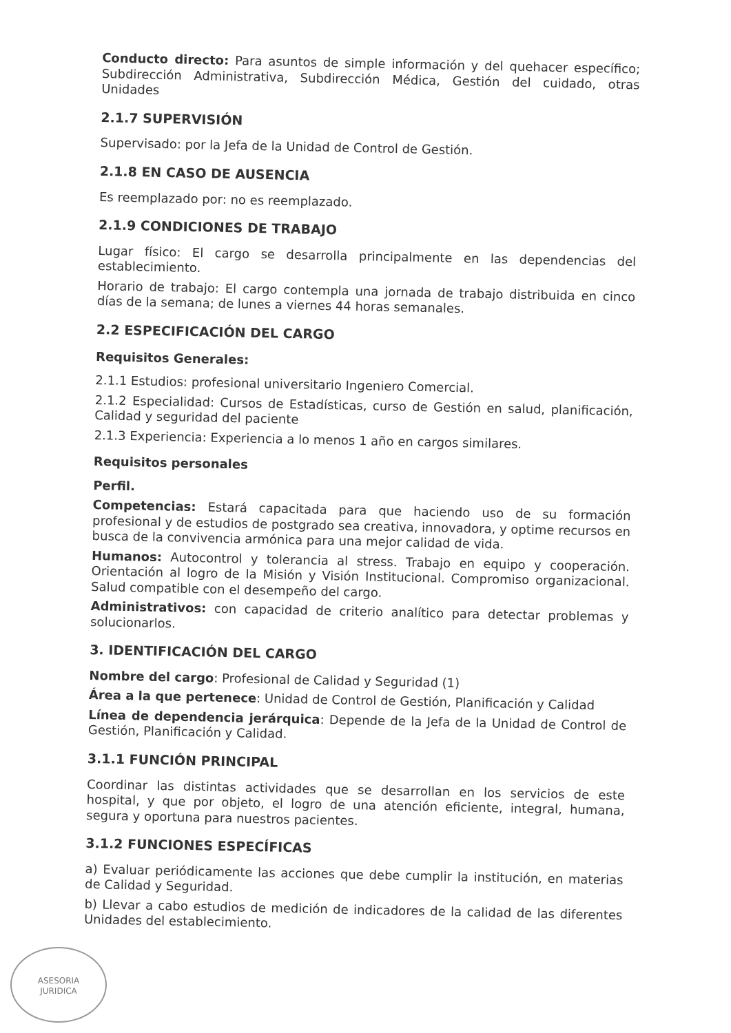ASESORIA
JURIDICA
Conducto directo: Para asuntos de simple información y del quehacer específico; Subdirección Administrativa, Subdirección Médica, Gestión del cuidado, otras Unidades
2.1.7 SUPERVISIÓN
Supervisado: por la Jefa de la Unidad de Control de Gestión.
2.1.8 EN CASO DE AUSENCIA
Es reemplazado por: no es reemplazado.
2.1.9 CONDICIONES DE TRABAJO
Lugar físico: El cargo se desarrolla principalmente en las dependencias del establecimiento.
Horario de trabajo: El cargo contempla una jornada de trabajo distribuida en cinco días de la semana; de lunes a viernes 44 horas semanales.
2.2 ESPECIFICACIÓN DEL CARGO
Requisitos Generales:
2.1.1 Estudios: profesional universitario Ingeniero Comercial.
2.1.2 Especialidad: Cursos de Estadísticas, curso de Gestión en salud, planificación, Calidad y seguridad del paciente
2.1.3 Experiencia: Experiencia a lo menos 1 año en cargos similares.
Requisitos personales
Perfil.
Competencias: Estará capacitada para que haciendo uso de su formación profesional y de estudios de postgrado sea creativa, innovadora, y optime recursos en busca de la convivencia armónica para una mejor calidad de vida.
Humanos: Autocontrol y tolerancia al stress. Trabajo en equipo y cooperación. Orientación al logro de la Misión y Visión Institucional. Compromiso organizacional. Salud compatible con el desempeño del cargo.
Administrativos: con capacidad de criterio analítico para detectar problemas y solucionarlos.
3. IDENTIFICACIÓN DEL CARGO
Nombre del cargo: Profesional de Calidad y Seguridad (1)
Área a la que pertenece: Unidad de Control de Gestión, Planificación y Calidad
Línea de dependencia jerárquica: Depende de la Jefa de la Unidad de Control de Gestión, Planificación y Calidad.
3.1.1 FUNCIÓN PRINCIPAL
Coordinar las distintas actividades que se desarrollan en los servicios de este hospital, y que por objeto, el logro de una atención eficiente, integral, humana, segura y oportuna para nuestros pacientes.
3.1.2 FUNCIONES ESPECÍFICAS
a) Evaluar periódicamente las acciones que debe cumplir la institución, en materias de Calidad y Seguridad.
b) Llevar a cabo estudios de medición de indicadores de la calidad de las diferentes Unidades del establecimiento.